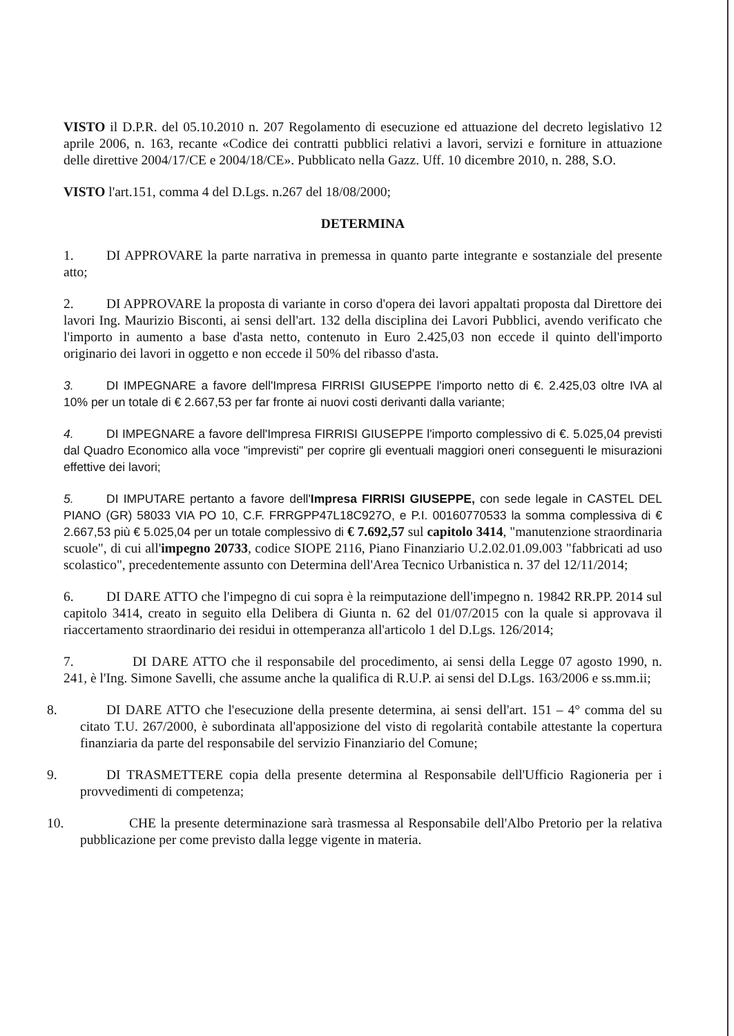VISTO il D.P.R. del 05.10.2010 n. 207 Regolamento di esecuzione ed attuazione del decreto legislativo 12 aprile 2006, n. 163, recante «Codice dei contratti pubblici relativi a lavori, servizi e forniture in attuazione delle direttive 2004/17/CE e 2004/18/CE». Pubblicato nella Gazz. Uff. 10 dicembre 2010, n. 288, S.O.
VISTO l'art.151, comma 4 del D.Lgs. n.267 del 18/08/2000;
DETERMINA
1. DI APPROVARE la parte narrativa in premessa in quanto parte integrante e sostanziale del presente atto;
2. DI APPROVARE la proposta di variante in corso d'opera dei lavori appaltati proposta dal Direttore dei lavori Ing. Maurizio Bisconti, ai sensi dell'art. 132 della disciplina dei Lavori Pubblici, avendo verificato che l'importo in aumento a base d'asta netto, contenuto in Euro 2.425,03 non eccede il quinto dell'importo originario dei lavori in oggetto e non eccede il 50% del ribasso d'asta.
3. DI IMPEGNARE a favore dell'Impresa FIRRISI GIUSEPPE l'importo netto di €. 2.425,03 oltre IVA al 10% per un totale di € 2.667,53 per far fronte ai nuovi costi derivanti dalla variante;
4. DI IMPEGNARE a favore dell'Impresa FIRRISI GIUSEPPE l'importo complessivo di €. 5.025,04 previsti dal Quadro Economico alla voce "imprevisti" per coprire gli eventuali maggiori oneri conseguenti le misurazioni effettive dei lavori;
5. DI IMPUTARE pertanto a favore dell'Impresa FIRRISI GIUSEPPE, con sede legale in CASTEL DEL PIANO (GR) 58033 VIA PO 10, C.F. FRRGPP47L18C927O, e P.I. 00160770533 la somma complessiva di € 2.667,53 più € 5.025,04 per un totale complessivo di € 7.692,57 sul capitolo 3414, "manutenzione straordinaria scuole", di cui all'impegno 20733, codice SIOPE 2116, Piano Finanziario U.2.02.01.09.003 "fabbricati ad uso scolastico", precedentemente assunto con Determina dell'Area Tecnico Urbanistica n. 37 del 12/11/2014;
6. DI DARE ATTO che l'impegno di cui sopra è la reimputazione dell'impegno n. 19842 RR.PP. 2014 sul capitolo 3414, creato in seguito ella Delibera di Giunta n. 62 del 01/07/2015 con la quale si approvava il riaccertamento straordinario dei residui in ottemperanza all'articolo 1 del D.Lgs. 126/2014;
7. DI DARE ATTO che il responsabile del procedimento, ai sensi della Legge 07 agosto 1990, n. 241, è l'Ing. Simone Savelli, che assume anche la qualifica di R.U.P. ai sensi del D.Lgs. 163/2006 e ss.mm.ii;
8. DI DARE ATTO che l'esecuzione della presente determina, ai sensi dell'art. 151 – 4° comma del su citato T.U. 267/2000, è subordinata all'apposizione del visto di regolarità contabile attestante la copertura finanziaria da parte del responsabile del servizio Finanziario del Comune;
9. DI TRASMETTERE copia della presente determina al Responsabile dell'Ufficio Ragioneria per i provvedimenti di competenza;
10. CHE la presente determinazione sarà trasmessa al Responsabile dell'Albo Pretorio per la relativa pubblicazione per come previsto dalla legge vigente in materia.